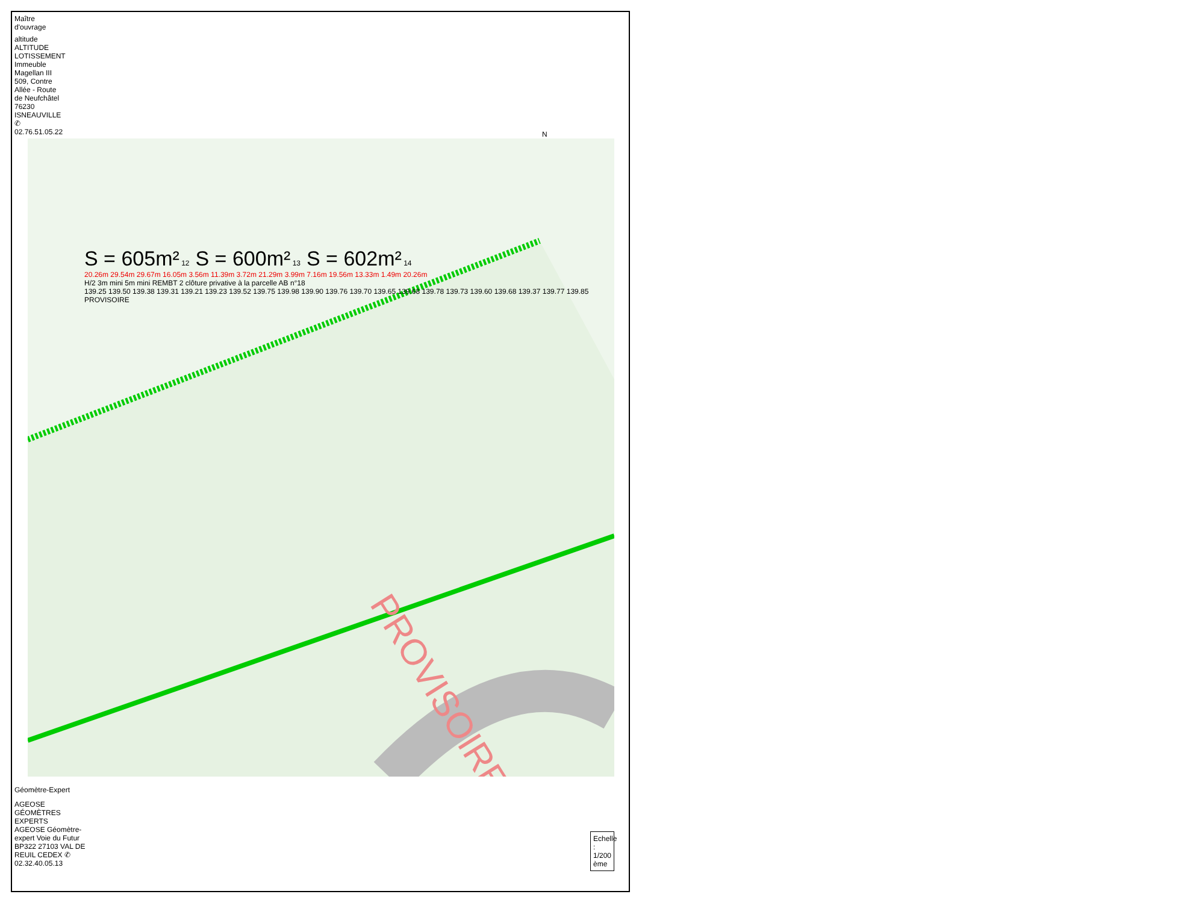PROVISOIRE
Maître
d'ouvrage
altitude ALTITUDE LOTISSEMENT Immeuble Magellan III 509, Contre Allée - Route de Neufchâtel 76230 ISNEAUVILLE ✆ 02.76.51.05.22
N
S = 605m² 12 S = 600m² 13 S = 602m² 14
20.26m 29.54m 29.67m 16.05m 3.56m 11.39m 3.72m 21.29m 3.99m 7.16m 19.56m 13.33m 1.49m 20.26m
H/2 3m mini 5m mini REMBT 2 clôture privative à la parcelle AB n°18
139.25 139.50 139.38 139.31 139.21 139.23 139.52 139.75 139.98 139.90 139.76 139.70 139.65 139.68 139.78 139.73 139.60 139.68 139.37 139.77 139.85
PROVISOIRE
Géomètre-Expert
AGEOSE GÉOMÈTRES EXPERTS
AGEOSE Géomètre-expert Voie du Futur BP322 27103 VAL DE REUIL CEDEX ✆ 02.32.40.05.13
Echelle : 1/200 ème